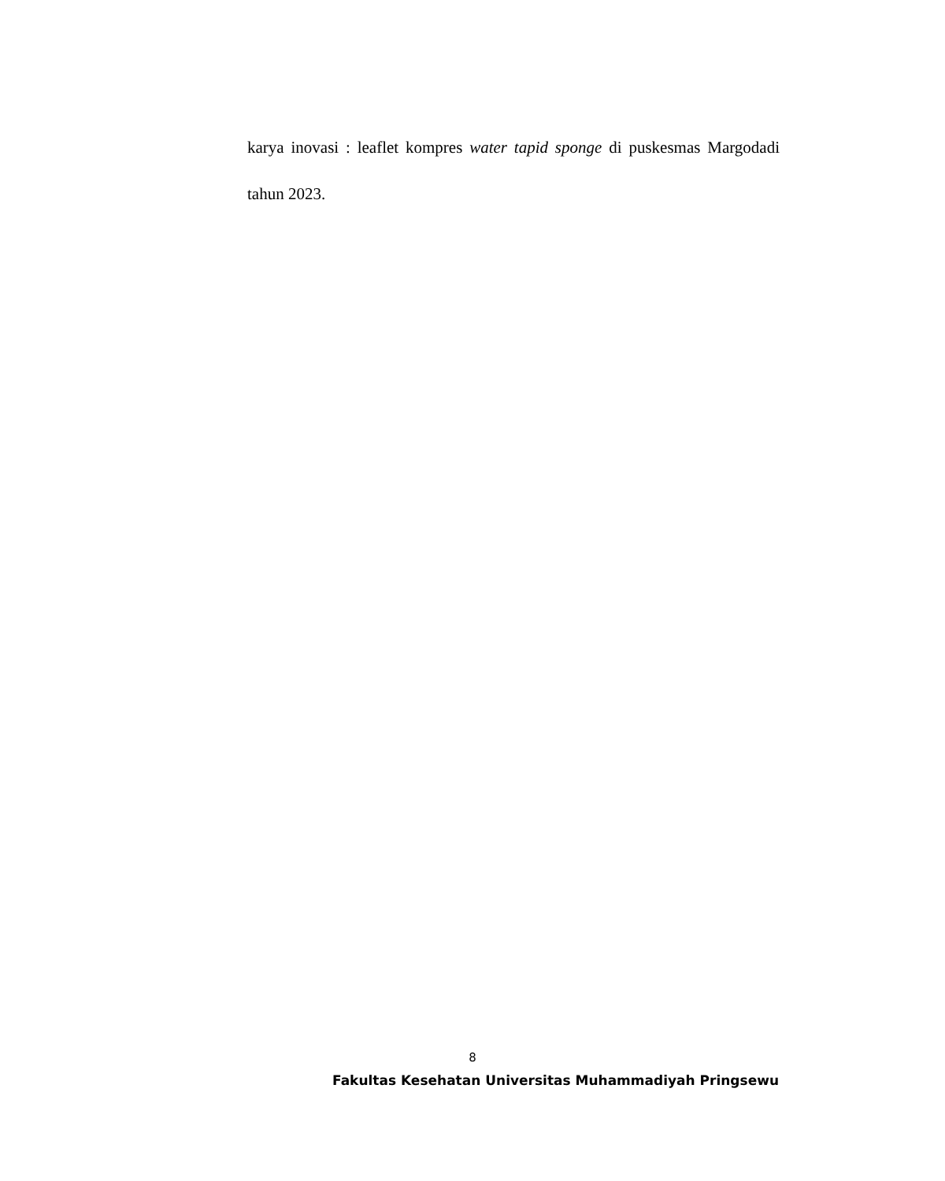karya inovasi : leaflet kompres water tapid sponge di puskesmas Margodadi tahun 2023.
8
Fakultas Kesehatan Universitas Muhammadiyah Pringsewu